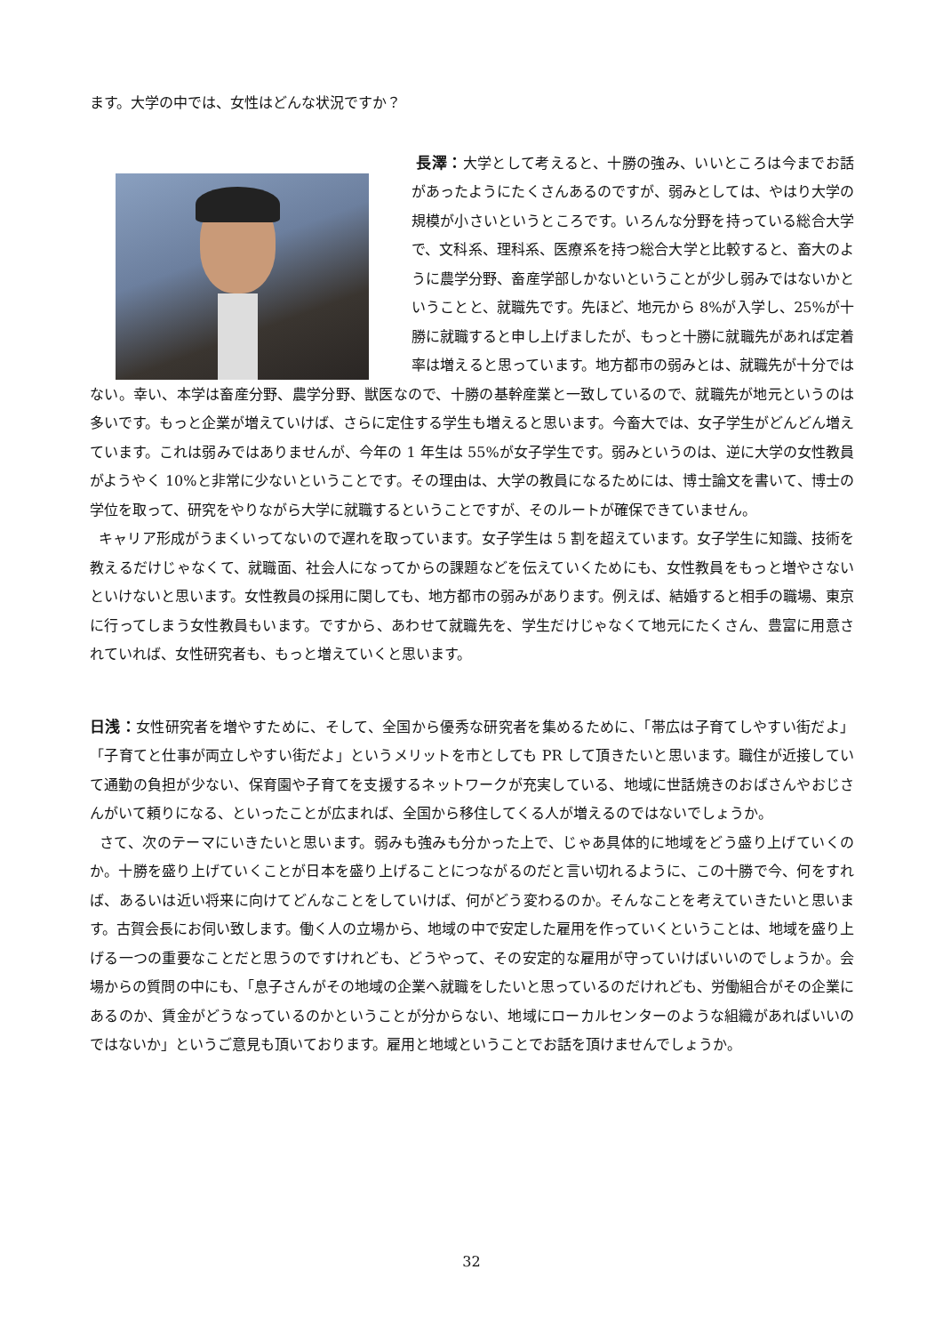ます。大学の中では、女性はどんな状況ですか？
長澤：大学として考えると、十勝の強み、いいところは今までお話があったようにたくさんあるのですが、弱みとしては、やはり大学の規模が小さいというところです。いろんな分野を持っている総合大学で、文科系、理科系、医療系を持つ総合大学と比較すると、畜大のように農学分野、畜産学部しかないということが少し弱みではないかということと、就職先です。先ほど、地元から 8%が入学し、25%が十勝に就職すると申し上げましたが、もっと十勝に就職先があれば定着率は増えると思っています。地方都市の弱みとは、就職先が十分ではない。幸い、本学は畜産分野、農学分野、獣医なので、十勝の基幹産業と一致しているので、就職先が地元というのは多いです。もっと企業が増えていけば、さらに定住する学生も増えると思います。今畜大では、女子学生がどんどん増えています。これは弱みではありませんが、今年の 1 年生は 55%が女子学生です。弱みというのは、逆に大学の女性教員がようやく 10%と非常に少ないということです。その理由は、大学の教員になるためには、博士論文を書いて、博士の学位を取って、研究をやりながら大学に就職するということですが、そのルートが確保できていません。
キャリア形成がうまくいってないので遅れを取っています。女子学生は 5 割を超えています。女子学生に知識、技術を教えるだけじゃなくて、就職面、社会人になってからの課題などを伝えていくためにも、女性教員をもっと増やさないといけないと思います。女性教員の採用に関しても、地方都市の弱みがあります。例えば、結婚すると相手の職場、東京に行ってしまう女性教員もいます。ですから、あわせて就職先を、学生だけじゃなくて地元にたくさん、豊富に用意されていれば、女性研究者も、もっと増えていくと思います。
日浅：女性研究者を増やすために、そして、全国から優秀な研究者を集めるために、「帯広は子育てしやすい街だよ」「子育てと仕事が両立しやすい街だよ」というメリットを市としても PR して頂きたいと思います。職住が近接していて通勤の負担が少ない、保育園や子育てを支援するネットワークが充実している、地域に世話焼きのおばさんやおじさんがいて頼りになる、といったことが広まれば、全国から移住してくる人が増えるのではないでしょうか。
さて、次のテーマにいきたいと思います。弱みも強みも分かった上で、じゃあ具体的に地域をどう盛り上げていくのか。十勝を盛り上げていくことが日本を盛り上げることにつながるのだと言い切れるように、この十勝で今、何をすれば、あるいは近い将来に向けてどんなことをしていけば、何がどう変わるのか。そんなことを考えていきたいと思います。古賀会長にお伺い致します。働く人の立場から、地域の中で安定した雇用を作っていくということは、地域を盛り上げる一つの重要なことだと思うのですけれども、どうやって、その安定的な雇用が守っていけばいいのでしょうか。会場からの質問の中にも、「息子さんがその地域の企業へ就職をしたいと思っているのだけれども、労働組合がその企業にあるのか、賃金がどうなっているのかということが分からない、地域にローカルセンターのような組織があればいいのではないか」というご意見も頂いております。雇用と地域ということでお話を頂けませんでしょうか。
32